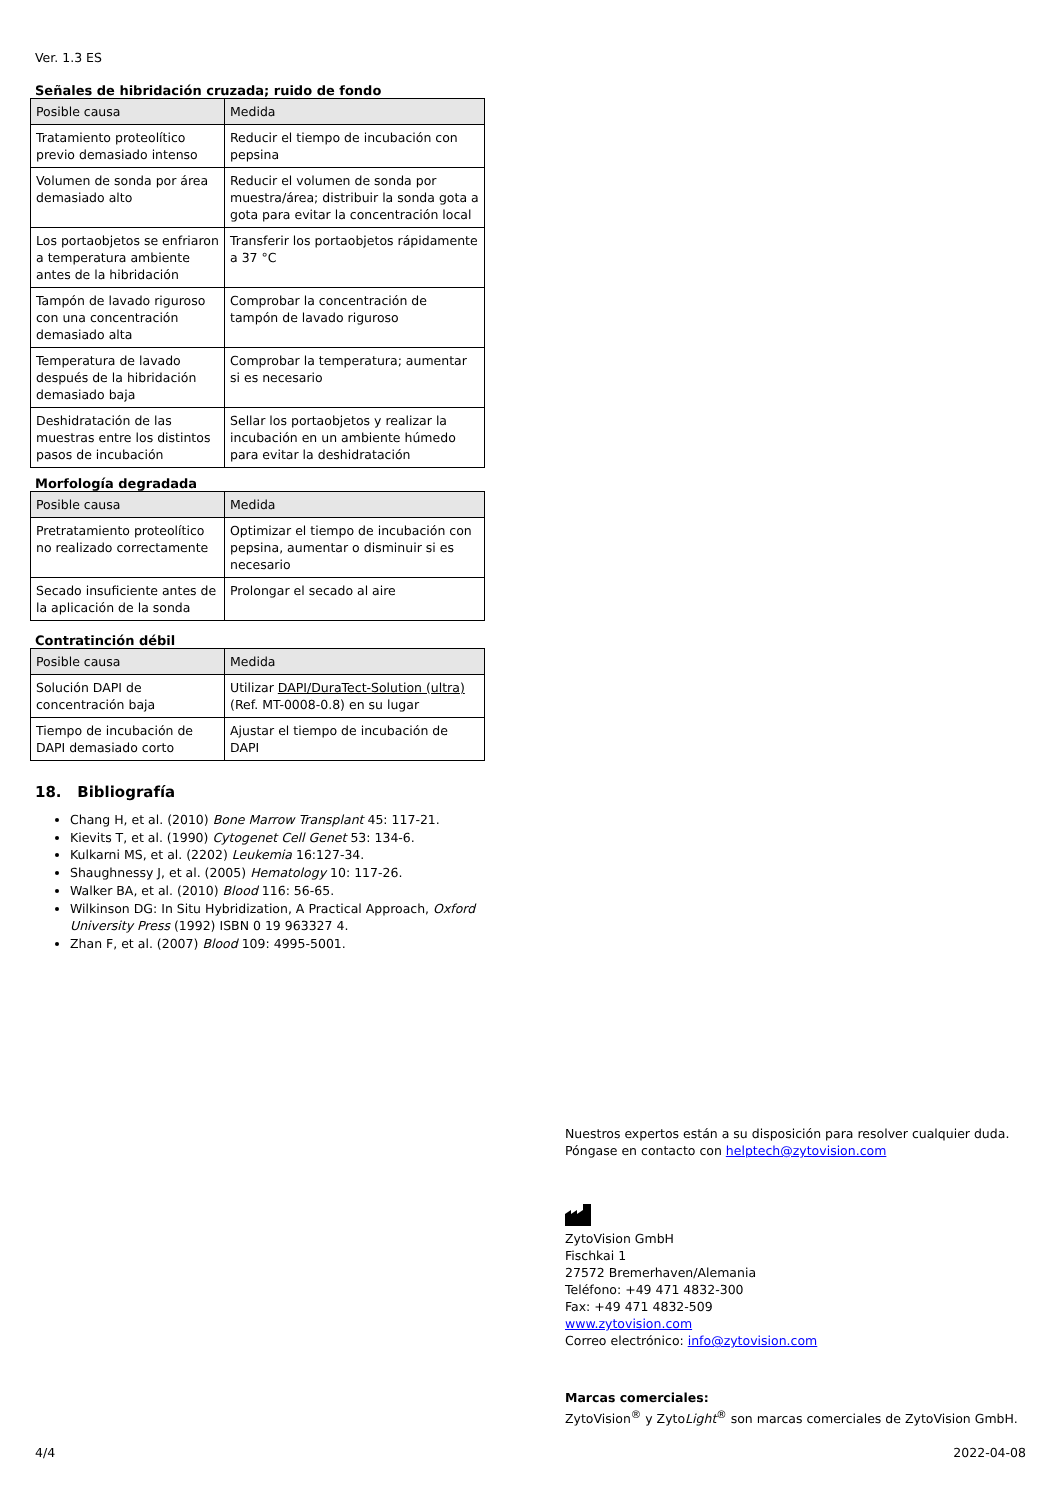Ver. 1.3 ES
Señales de hibridación cruzada; ruido de fondo
| Posible causa | Medida |
| --- | --- |
| Tratamiento proteolítico previo demasiado intenso | Reducir el tiempo de incubación con pepsina |
| Volumen de sonda por área demasiado alto | Reducir el volumen de sonda por muestra/área; distribuir la sonda gota a gota para evitar la concentración local |
| Los portaobjetos se enfriaron a temperatura ambiente antes de la hibridación | Transferir los portaobjetos rápidamente a 37 °C |
| Tampón de lavado riguroso con una concentración demasiado alta | Comprobar la concentración de tampón de lavado riguroso |
| Temperatura de lavado después de la hibridación demasiado baja | Comprobar la temperatura; aumentar si es necesario |
| Deshidratación de las muestras entre los distintos pasos de incubación | Sellar los portaobjetos y realizar la incubación en un ambiente húmedo para evitar la deshidratación |
Morfología degradada
| Posible causa | Medida |
| --- | --- |
| Pretratamiento proteolítico no realizado correctamente | Optimizar el tiempo de incubación con pepsina, aumentar o disminuir si es necesario |
| Secado insuficiente antes de la aplicación de la sonda | Prolongar el secado al aire |
Contratinción débil
| Posible causa | Medida |
| --- | --- |
| Solución DAPI de concentración baja | Utilizar DAPI/DuraTect-Solution (ultra) (Ref. MT-0008-0.8) en su lugar |
| Tiempo de incubación de DAPI demasiado corto | Ajustar el tiempo de incubación de DAPI |
18. Bibliografía
Chang H, et al. (2010) Bone Marrow Transplant 45: 117-21.
Kievits T, et al. (1990) Cytogenet Cell Genet 53: 134-6.
Kulkarni MS, et al. (2202) Leukemia 16:127-34.
Shaughnessy J, et al. (2005) Hematology 10: 117-26.
Walker BA, et al. (2010) Blood 116: 56-65.
Wilkinson DG: In Situ Hybridization, A Practical Approach, Oxford University Press (1992) ISBN 0 19 963327 4.
Zhan F, et al. (2007) Blood 109: 4995-5001.
Nuestros expertos están a su disposición para resolver cualquier duda.
Póngase en contacto con helptech@zytovision.com
ZytoVision GmbH
Fischkai 1
27572 Bremerhaven/Alemania
Teléfono: +49 471 4832-300
Fax: +49 471 4832-509
www.zytovision.com
Correo electrónico: info@zytovision.com
Marcas comerciales:
ZytoVision<sup>®</sup> y ZytoLight<sup>®</sup> son marcas comerciales de ZytoVision GmbH.
4/4 2022-04-08